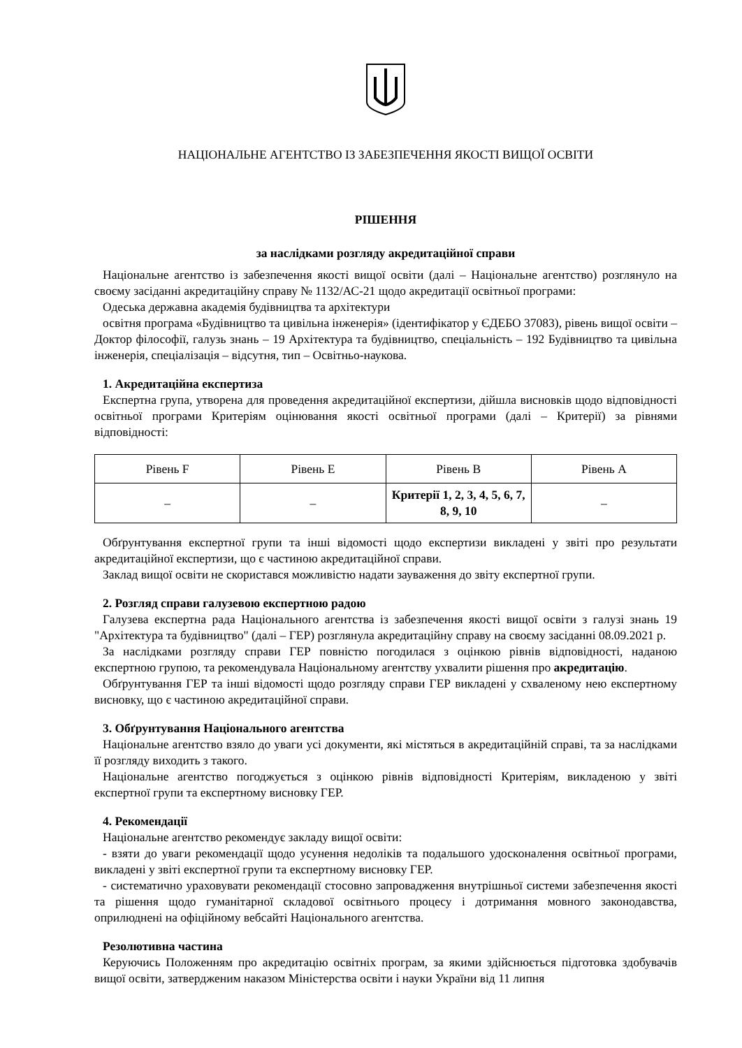НАЦІОНАЛЬНЕ АГЕНТСТВО ІЗ ЗАБЕЗПЕЧЕННЯ ЯКОСТІ ВИЩОЇ ОСВІТИ
РІШЕННЯ
за наслідками розгляду акредитаційної справи
Національне агентство із забезпечення якості вищої освіти (далі – Національне агентство) розглянуло на своєму засіданні акредитаційну справу № 1132/АС-21 щодо акредитації освітньої програми:
Одеська державна академія будівництва та архітектури
освітня програма «Будівництво та цивільна інженерія» (ідентифікатор у ЄДЕБО 37083), рівень вищої освіти – Доктор філософії, галузь знань – 19 Архітектура та будівництво, спеціальність – 192 Будівництво та цивільна інженерія, спеціалізація – відсутня, тип – Освітньо-наукова.
1. Акредитаційна експертиза
Експертна група, утворена для проведення акредитаційної експертизи, дійшла висновків щодо відповідності освітньої програми Критеріям оцінювання якості освітньої програми (далі – Критерії) за рівнями відповідності:
| Рівень F | Рівень E | Рівень B | Рівень A |
| – | – | Критерії 1, 2, 3, 4, 5, 6, 7, 8, 9, 10 | – |
Обґрунтування експертної групи та інші відомості щодо експертизи викладені у звіті про результати акредитаційної експертизи, що є частиною акредитаційної справи.
Заклад вищої освіти не скористався можливістю надати зауваження до звіту експертної групи.
2. Розгляд справи галузевою експертною радою
Галузева експертна рада Національного агентства із забезпечення якості вищої освіти з галузі знань 19 "Архітектура та будівництво" (далі – ГЕР) розглянула акредитаційну справу на своєму засіданні 08.09.2021 р.
За наслідками розгляду справи ГЕР повністю погодилася з оцінкою рівнів відповідності, наданою експертною групою, та рекомендувала Національному агентству ухвалити рішення про акредитацію.
Обґрунтування ГЕР та інші відомості щодо розгляду справи ГЕР викладені у схваленому нею експертному висновку, що є частиною акредитаційної справи.
3. Обґрунтування Національного агентства
Національне агентство взяло до уваги усі документи, які містяться в акредитаційній справі, та за наслідками її розгляду виходить з такого.
Національне агентство погоджується з оцінкою рівнів відповідності Критеріям, викладеною у звіті експертної групи та експертному висновку ГЕР.
4. Рекомендації
Національне агентство рекомендує закладу вищої освіти:
- взяти до уваги рекомендації щодо усунення недоліків та подальшого удосконалення освітньої програми, викладені у звіті експертної групи та експертному висновку ГЕР.
- систематично ураховувати рекомендації стосовно запровадження внутрішньої системи забезпечення якості та рішення щодо гуманітарної складової освітнього процесу і дотримання мовного законодавства, оприлюднені на офіційному вебсайті Національного агентства.
Резолютивна частина
Керуючись Положенням про акредитацію освітніх програм, за якими здійснюється підготовка здобувачів вищої освіти, затвердженим наказом Міністерства освіти і науки України від 11 липня